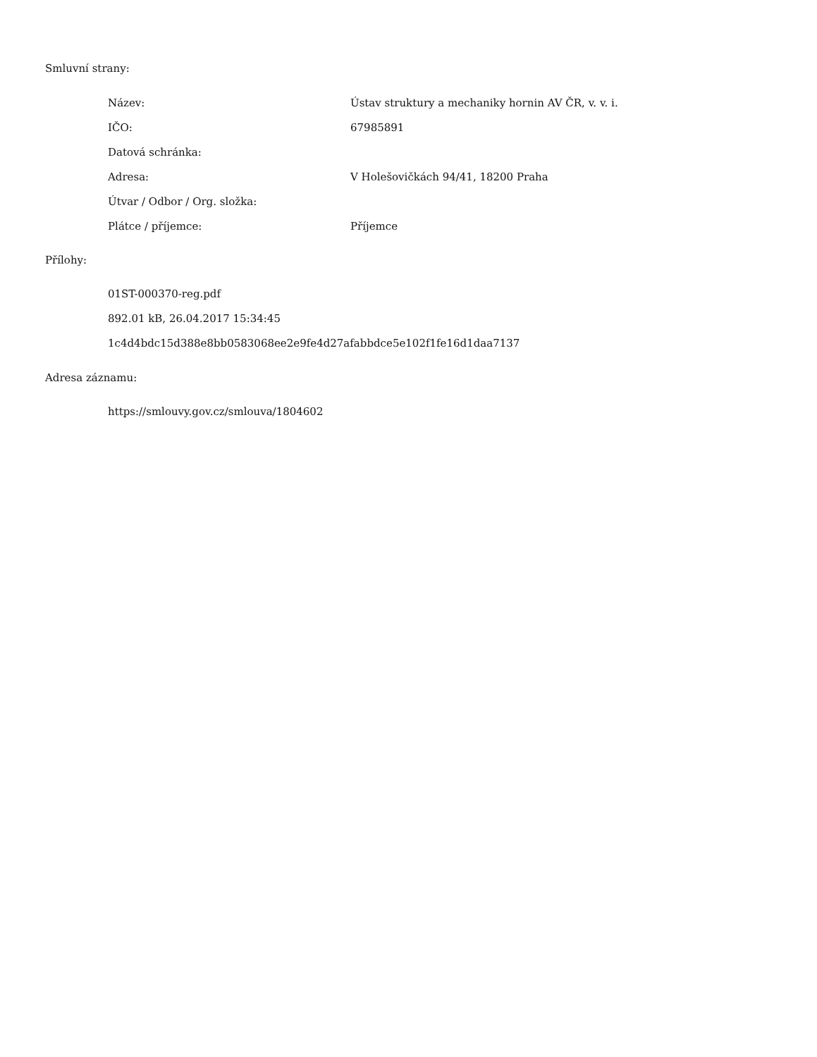Smluvní strany:
| Název: | Ústav struktury a mechaniky hornin AV ČR, v. v. i. |
| IČO: | 67985891 |
| Datová schránka: | |
| Adresa: | V Holešovičkách 94/41, 18200 Praha |
| Útvar / Odbor / Org. složka: | |
| Plátce / příjemce: | Příjemce |
Přílohy:
01ST-000370-reg.pdf
892.01 kB, 26.04.2017 15:34:45
1c4d4bdc15d388e8bb0583068ee2e9fe4d27afabbdce5e102f1fe16d1daa7137
Adresa záznamu:
https://smlouvy.gov.cz/smlouva/1804602